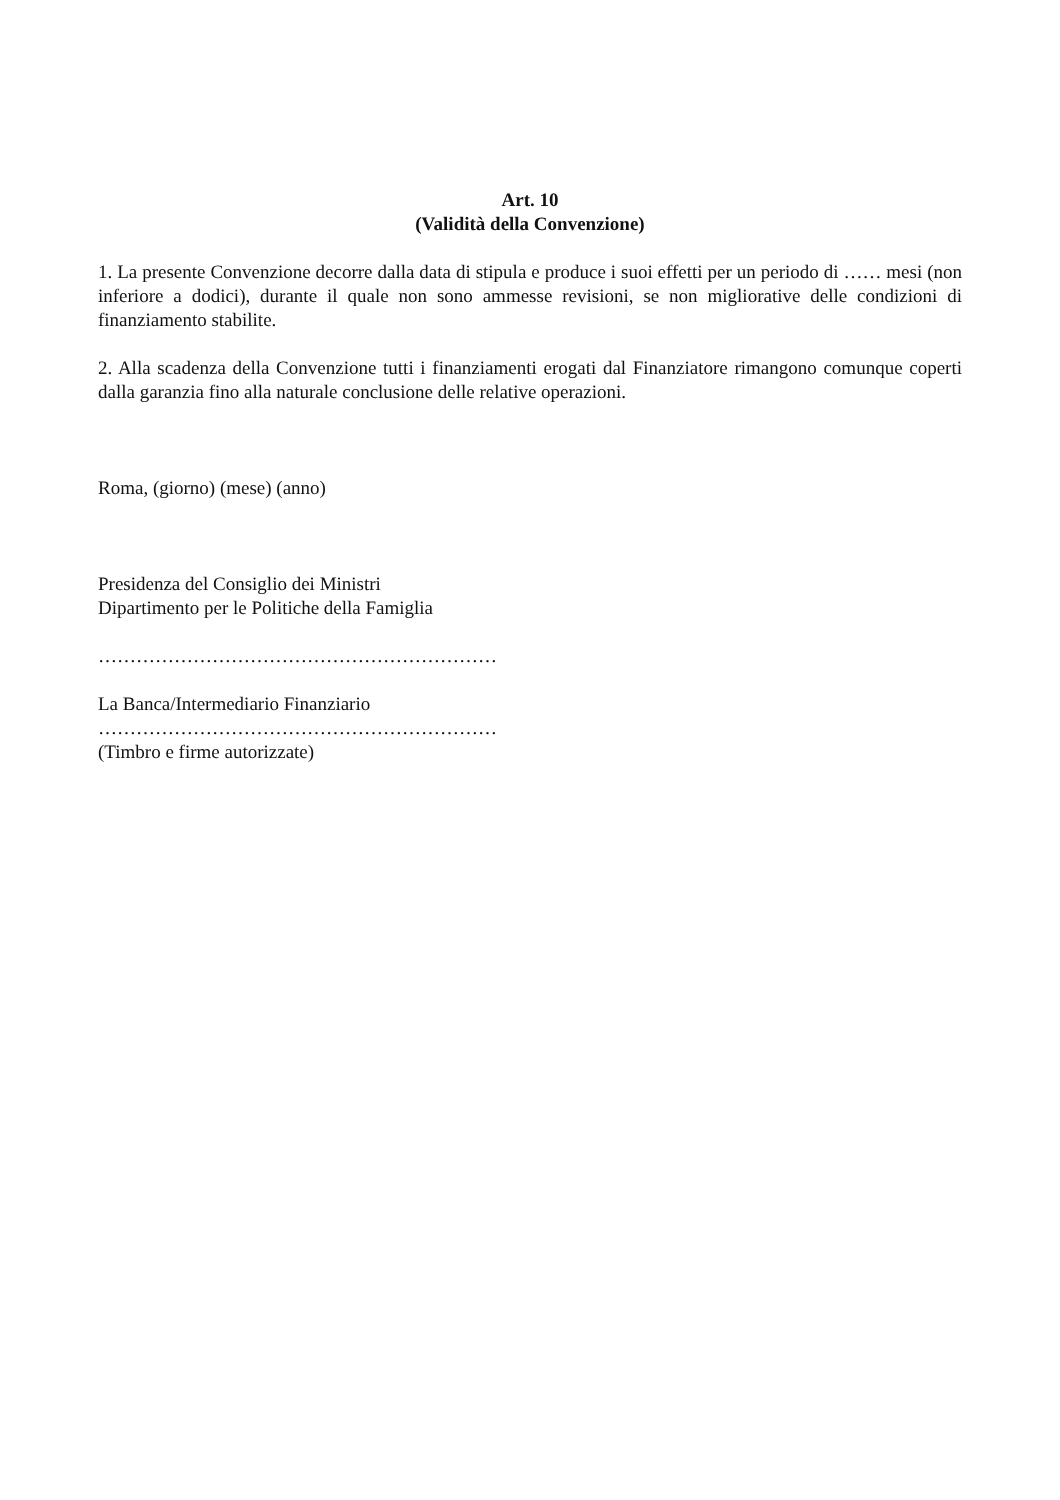Art. 10
(Validità della Convenzione)
1. La presente Convenzione decorre dalla data di stipula e produce i suoi effetti per un periodo di …… mesi (non inferiore a dodici), durante il quale non sono ammesse revisioni, se non migliorative delle condizioni di finanziamento stabilite.
2. Alla scadenza della Convenzione tutti i finanziamenti erogati dal Finanziatore rimangono comunque coperti dalla garanzia fino alla naturale conclusione delle relative operazioni.
Roma, (giorno) (mese) (anno)
Presidenza del Consiglio dei Ministri
Dipartimento per le Politiche della Famiglia
………………………………………………………
La Banca/Intermediario Finanziario
………………………………………………………
(Timbro e firme autorizzate)